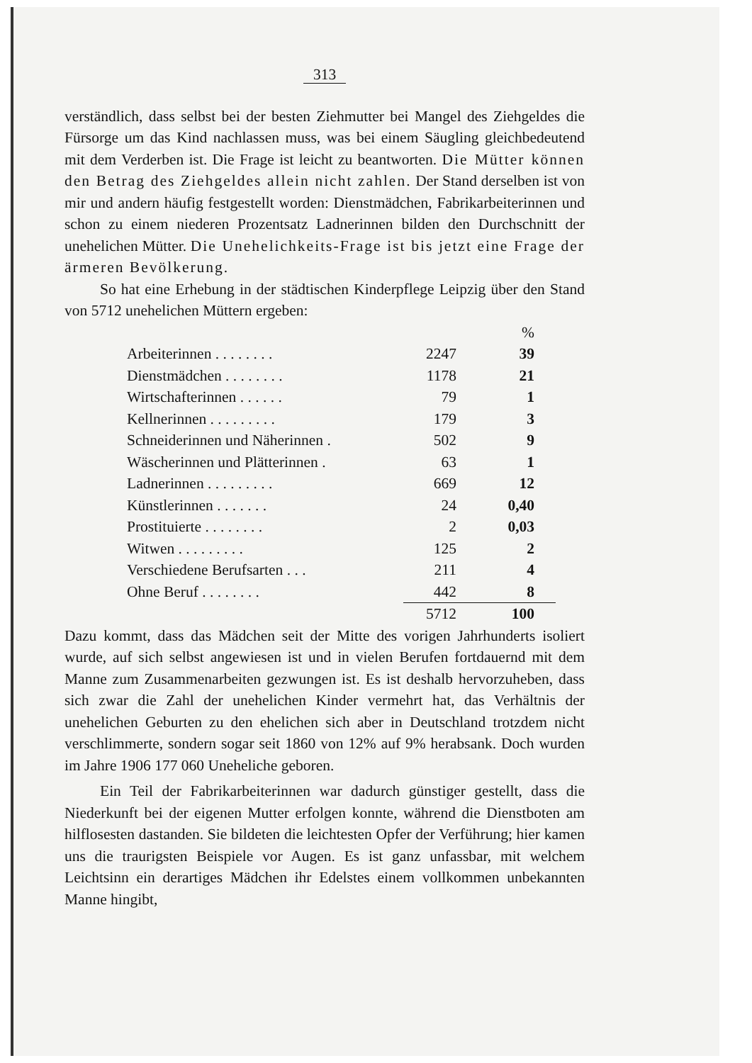313
verständlich, dass selbst bei der besten Ziehmutter bei Mangel des Ziehgeldes die Fürsorge um das Kind nachlassen muss, was bei einem Säugling gleichbedeutend mit dem Verderben ist. Die Frage ist leicht zu beantworten. Die Mütter können den Betrag des Ziehgeldes allein nicht zahlen. Der Stand derselben ist von mir und andern häufig festgestellt worden: Dienstmädchen, Fabrikarbeiterinnen und schon zu einem niederen Prozentsatz Ladnerinnen bilden den Durchschnitt der unehelichen Mütter. Die Unehelichkeits-Frage ist bis jetzt eine Frage der ärmeren Bevölkerung.
So hat eine Erhebung in der städtischen Kinderpflege Leipzig über den Stand von 5712 unehelichen Müttern ergeben:
| | | % |
| Arbeiterinnen . . . . . . . . | 2247 | 39 |
| Dienstmädchen . . . . . . . . | 1178 | 21 |
| Wirtschafterinnen . . . . . . | 79 | 1 |
| Kellnerinnen . . . . . . . . . | 179 | 3 |
| Schneiderinnen und Näherinnen . | 502 | 9 |
| Wäscherinnen und Plätterinnen . | 63 | 1 |
| Ladnerinnen . . . . . . . . . | 669 | 12 |
| Künstlerinnen . . . . . . . | 24 | 0,40 |
| Prostituierte . . . . . . . . | 2 | 0,03 |
| Witwen . . . . . . . . . | 125 | 2 |
| Verschiedene Berufsarten . . . | 211 | 4 |
| Ohne Beruf . . . . . . . . | 442 | 8 |
| | 5712 | 100 |
Dazu kommt, dass das Mädchen seit der Mitte des vorigen Jahrhunderts isoliert wurde, auf sich selbst angewiesen ist und in vielen Berufen fortdauernd mit dem Manne zum Zusammenarbeiten gezwungen ist. Es ist deshalb hervorzuheben, dass sich zwar die Zahl der unehelichen Kinder vermehrt hat, das Verhältnis der unehelichen Geburten zu den ehelichen sich aber in Deutschland trotzdem nicht verschlimmerte, sondern sogar seit 1860 von 12% auf 9% herabsank. Doch wurden im Jahre 1906 177 060 Uneheliche geboren.
Ein Teil der Fabrikarbeiterinnen war dadurch günstiger gestellt, dass die Niederkunft bei der eigenen Mutter erfolgen konnte, während die Dienstboten am hilflosesten dastanden. Sie bildeten die leichtesten Opfer der Verführung; hier kamen uns die traurigsten Beispiele vor Augen. Es ist ganz unfassbar, mit welchem Leichtsinn ein derartiges Mädchen ihr Edelstes einem vollkommen unbekannten Manne hingibt,